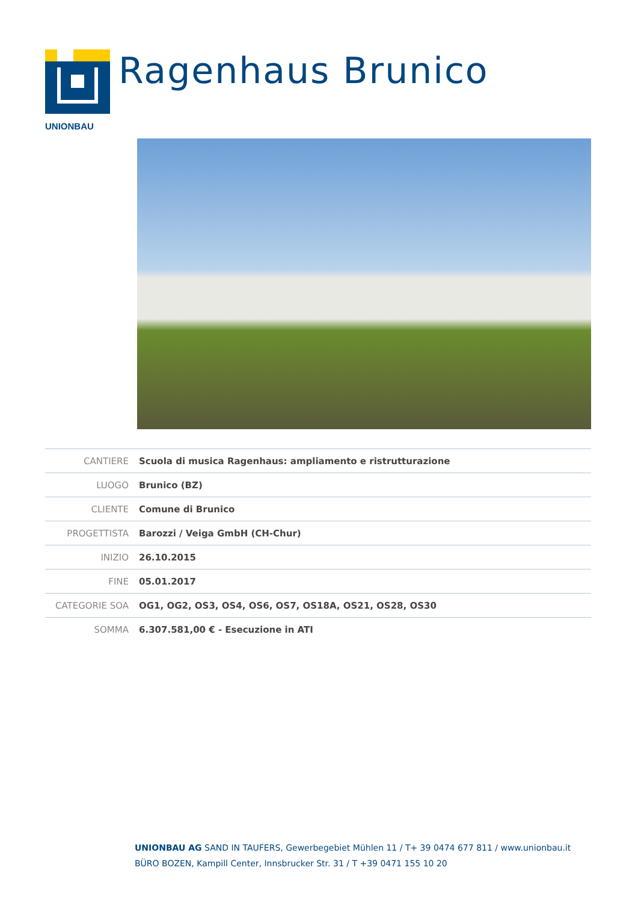UNIONBAU
Ragenhaus Brunico
| CANTIERE | Scuola di musica Ragenhaus: ampliamento e ristrutturazione |
| LUOGO | Brunico (BZ) |
| CLIENTE | Comune di Brunico |
| PROGETTISTA | Barozzi / Veiga GmbH (CH-Chur) |
| INIZIO | 26.10.2015 |
| FINE | 05.01.2017 |
| CATEGORIE SOA | OG1, OG2, OS3, OS4, OS6, OS7, OS18A, OS21, OS28, OS30 |
| SOMMA | 6.307.581,00 € - Esecuzione in ATI |
UNIONBAU AG SAND IN TAUFERS, Gewerbegebiet Mühlen 11 / T+ 39 0474 677 811 / www.unionbau.it
BÜRO BOZEN, Kampill Center, Innsbrucker Str. 31 / T +39 0471 155 10 20